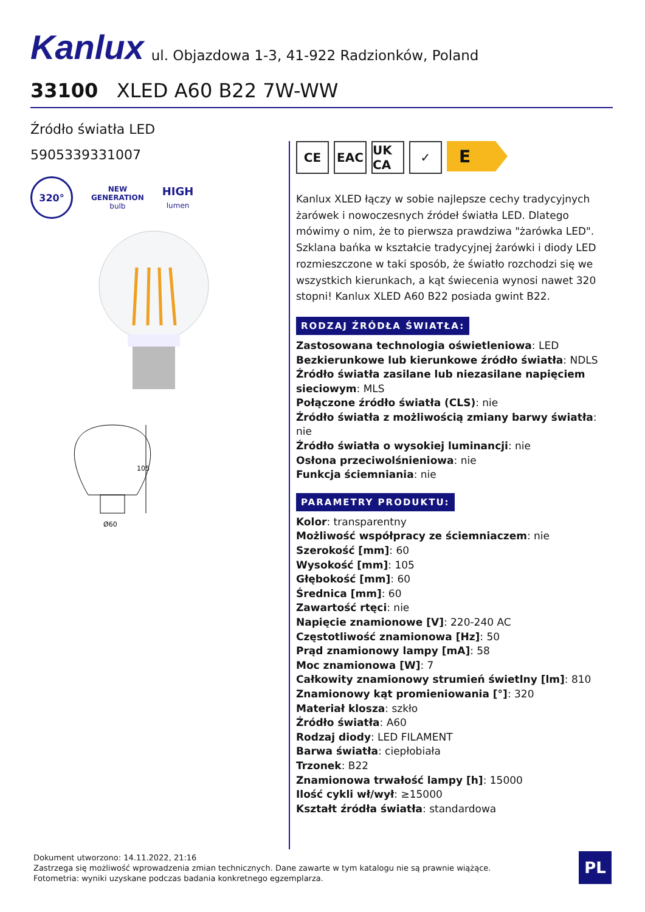Kanlux ul. Objazdowa 1-3, 41-922 Radzionków, Poland
33100 XLED A60 B22 7W-WW
Źródło światła LED
5905339331007
320°
NEW
GENERATION
bulb
HIGH
lumen
105
Ø60
CE EAC UK CA
✓
E
Kanlux XLED łączy w sobie najlepsze cechy tradycyjnych żarówek i nowoczesnych źródeł światła LED. Dlatego mówimy o nim, że to pierwsza prawdziwa "żarówka LED". Szklana bańka w kształcie tradycyjnej żarówki i diody LED rozmieszczone w taki sposób, że światło rozchodzi się we wszystkich kierunkach, a kąt świecenia wynosi nawet 320 stopni! Kanlux XLED A60 B22 posiada gwint B22.
RODZAJ ŹRÓDŁA ŚWIATŁA:
Zastosowana technologia oświetleniowa: LED
Bezkierunkowe lub kierunkowe źródło światła: NDLS
Źródło światła zasilane lub niezasilane napięciem sieciowym: MLS
Połączone źródło światła (CLS): nie
Źródło światła z możliwością zmiany barwy światła: nie
Źródło światła o wysokiej luminancji: nie
Osłona przeciwolśnieniowa: nie
Funkcja ściemniania: nie
PARAMETRY PRODUKTU:
Kolor: transparentny
Możliwość współpracy ze ściemniaczem: nie
Szerokość [mm]: 60
Wysokość [mm]: 105
Głębokość [mm]: 60
Średnica [mm]: 60
Zawartość rtęci: nie
Napięcie znamionowe [V]: 220-240 AC
Częstotliwość znamionowa [Hz]: 50
Prąd znamionowy lampy [mA]: 58
Moc znamionowa [W]: 7
Całkowity znamionowy strumień świetlny [lm]: 810
Znamionowy kąt promieniowania [°]: 320
Materiał klosza: szkło
Źródło światła: A60
Rodzaj diody: LED FILAMENT
Barwa światła: ciepłobiała
Trzonek: B22
Znamionowa trwałość lampy [h]: 15000
Ilość cykli wł/wył: ≥15000
Kształt źródła światła: standardowa
Dokument utworzono: 14.11.2022, 21:16
Zastrzega się możliwość wprowadzenia zmian technicznych. Dane zawarte w tym katalogu nie są prawnie wiążące.
Fotometria: wyniki uzyskane podczas badania konkretnego egzemplarza.
PL